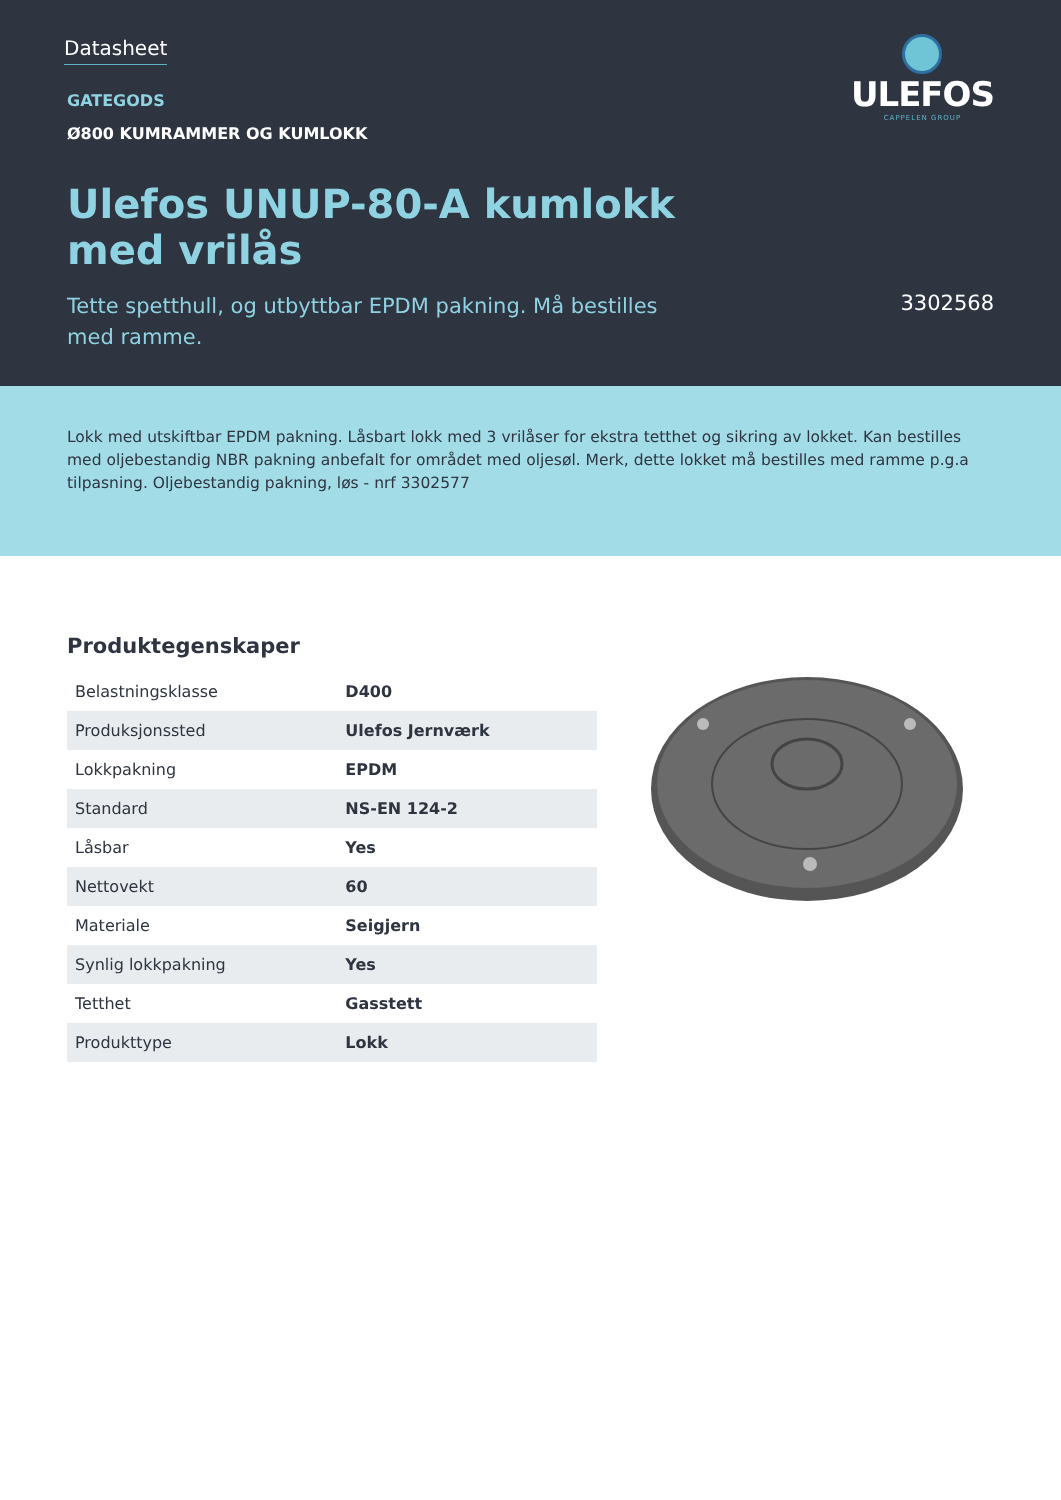Datasheet
ULEFOS
CAPPELEN GROUP
GATEGODS
Ø800 KUMRAMMER OG KUMLOKK
Ulefos UNUP-80-A kumlokk
med vrilås
Tette spetthull, og utbyttbar EPDM pakning. Må bestilles med ramme.
3302568
Lokk med utskiftbar EPDM pakning. Låsbart lokk med 3 vrilåser for ekstra tetthet og sikring av lokket. Kan bestilles med oljebestandig NBR pakning anbefalt for området med oljesøl. Merk, dette lokket må bestilles med ramme p.g.a tilpasning. Oljebestandig pakning, løs - nrf 3302577
Produktegenskaper
| Belastningsklasse | D400 |
| Produksjonssted | Ulefos Jernværk |
| Lokkpakning | EPDM |
| Standard | NS-EN 124-2 |
| Låsbar | Yes |
| Nettovekt | 60 |
| Materiale | Seigjern |
| Synlig lokkpakning | Yes |
| Tetthet | Gasstett |
| Produkttype | Lokk |